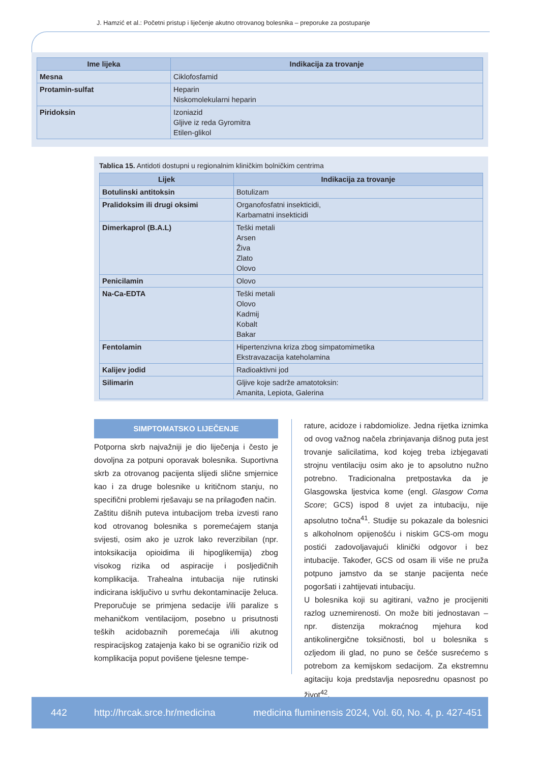J. Hamzić et al.: Početni pristup i liječenje akutno otrovanog bolesnika – preporuke za postupanje
| Ime lijeka | Indikacija za trovanje |
| --- | --- |
| Mesna | Ciklofosfamid |
| Protamin-sulfat | Heparin Niskomolekularni heparin |
| Piridoksin | Izoniazid Gljive iz reda Gyromitra Etilen-glikol |
Tablica 15. Antidoti dostupni u regionalnim kliničkim bolničkim centrima
| Lijek | Indikacija za trovanje |
| --- | --- |
| Botulinski antitoksin | Botulizam |
| Pralidoksim ili drugi oksimi | Organofosfatni insekticidi, Karbamatni insekticidi |
| Dimerkaprol (B.A.L) | Teški metali Arsen Živa Zlato Olovo |
| Penicilamin | Olovo |
| Na-Ca-EDTA | Teški metali Olovo Kadmij Kobalt Bakar |
| Fentolamin | Hipertenzivna kriza zbog simpatomimetika Ekstravazacija kateholamina |
| Kalijev jodid | Radioaktivni jod |
| Silimarin | Gljive koje sadrže amatotoksin: Amanita, Lepiota, Galerina |
SIMPTOMATSKO LIJEČENJE
Potporna skrb najvažniji je dio liječenja i često je dovoljna za potpuni oporavak bolesnika. Suportivna skrb za otrovanog pacijenta slijedi slične smjernice kao i za druge bolesnike u kritičnom stanju, no specifični problemi rješavaju se na prilagođen način.
Zaštitu dišnih puteva intubacijom treba izvesti rano kod otrovanog bolesnika s poremećajem stanja svijesti, osim ako je uzrok lako reverzibilan (npr. intoksikacija opioidima ili hipoglikemija) zbog visokog rizika od aspiracije i posljedičnih komplikacija. Trahealna intubacija nije rutinski indicirana isključivo u svrhu dekontaminacije želuca. Preporučuje se primjena sedacije i/ili paralize s mehaničkom ventilacijom, posebno u prisutnosti teških acidobaznih poremećaja i/ili akutnog respiracijskog zatajenja kako bi se ograničio rizik od komplikacija poput povišene tjelesne tempe-
rature, acidoze i rabdomiolize. Jedna rijetka iznimka od ovog važnog načela zbrinjavanja dišnog puta jest trovanje salicilatima, kod kojeg treba izbjegavati strojnu ventilaciju osim ako je to apsolutno nužno potrebno. Tradicionalna pretpostavka da je Glasgowska ljestvica kome (engl. Glasgow Coma Score; GCS) ispod 8 uvjet za intubaciju, nije apsolutno točna<sup>41</sup>. Studije su pokazale da bolesnici s alkoholnom opijenošću i niskim GCS-om mogu postići zadovoljavajući klinički odgovor i bez intubacije. Također, GCS od osam ili više ne pruža potpuno jamstvo da se stanje pacijenta neće pogoršati i zahtijevati intubaciju.
U bolesnika koji su agitirani, važno je procijeniti razlog uznemirenosti. On može biti jednostavan – npr. distenzija mokraćnog mjehura kod antikolinergične toksičnosti, bol u bolesnika s ozljedom ili glad, no puno se češće susrećemo s potrebom za kemijskom sedacijom. Za ekstremnu agitaciju koja predstavlja neposrednu opasnost po život<sup>42</sup>,
442 http://hrcak.srce.hr/medicina medicina fluminensis 2024, Vol. 60, No. 4, p. 427-451